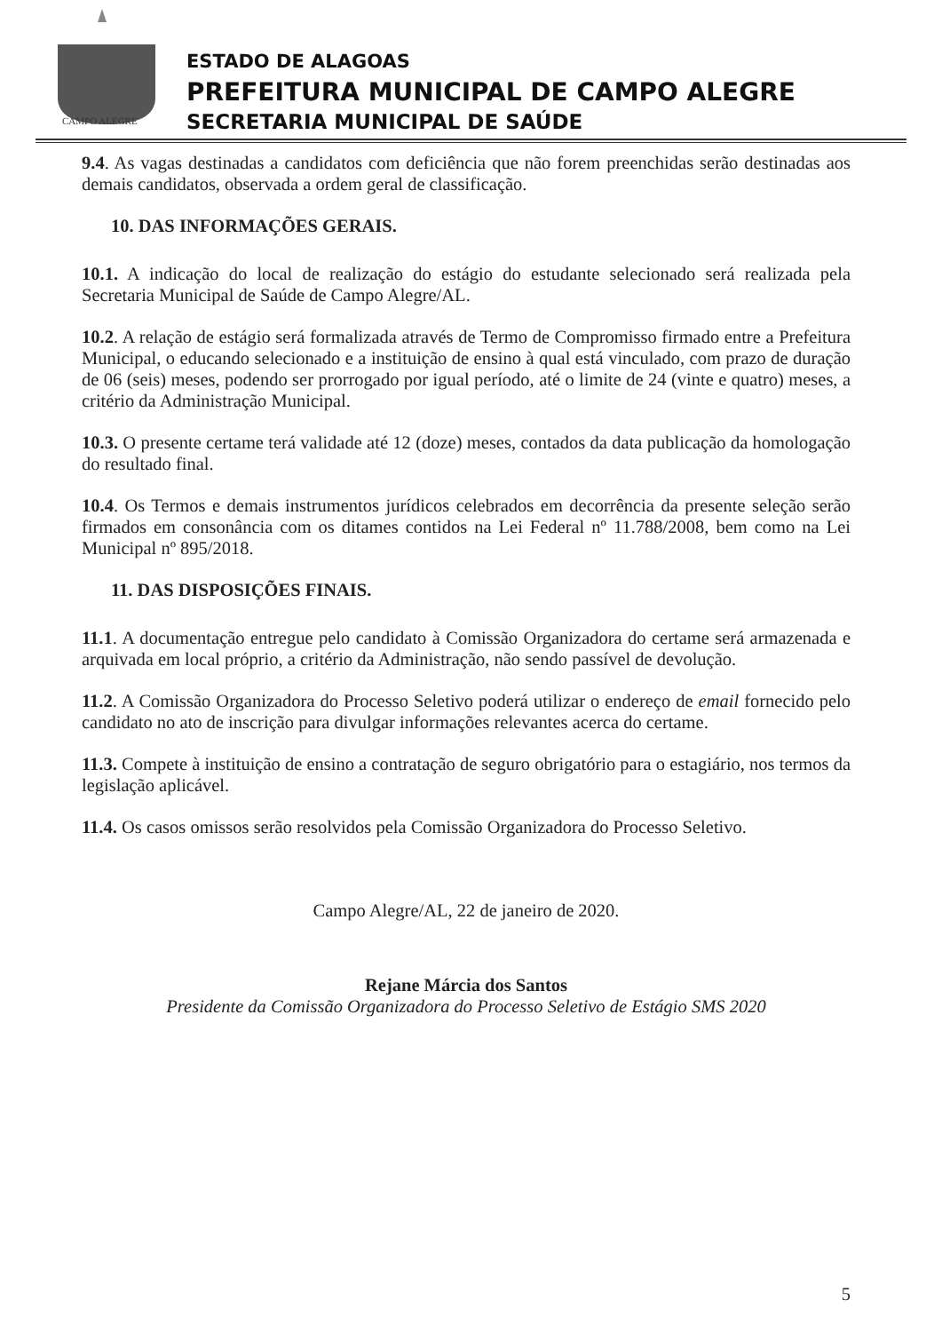CAMPO ALEGRE
ESTADO DE ALAGOAS
PREFEITURA MUNICIPAL DE CAMPO ALEGRE
SECRETARIA MUNICIPAL DE SAÚDE
9.4. As vagas destinadas a candidatos com deficiência que não forem preenchidas serão destinadas aos demais candidatos, observada a ordem geral de classificação.
10. DAS INFORMAÇÕES GERAIS.
10.1. A indicação do local de realização do estágio do estudante selecionado será realizada pela Secretaria Municipal de Saúde de Campo Alegre/AL.
10.2. A relação de estágio será formalizada através de Termo de Compromisso firmado entre a Prefeitura Municipal, o educando selecionado e a instituição de ensino à qual está vinculado, com prazo de duração de 06 (seis) meses, podendo ser prorrogado por igual período, até o limite de 24 (vinte e quatro) meses, a critério da Administração Municipal.
10.3. O presente certame terá validade até 12 (doze) meses, contados da data publicação da homologação do resultado final.
10.4. Os Termos e demais instrumentos jurídicos celebrados em decorrência da presente seleção serão firmados em consonância com os ditames contidos na Lei Federal nº 11.788/2008, bem como na Lei Municipal nº 895/2018.
11. DAS DISPOSIÇÕES FINAIS.
11.1. A documentação entregue pelo candidato à Comissão Organizadora do certame será armazenada e arquivada em local próprio, a critério da Administração, não sendo passível de devolução.
11.2. A Comissão Organizadora do Processo Seletivo poderá utilizar o endereço de email fornecido pelo candidato no ato de inscrição para divulgar informações relevantes acerca do certame.
11.3. Compete à instituição de ensino a contratação de seguro obrigatório para o estagiário, nos termos da legislação aplicável.
11.4. Os casos omissos serão resolvidos pela Comissão Organizadora do Processo Seletivo.
Campo Alegre/AL, 22 de janeiro de 2020.
Rejane Márcia dos Santos
Presidente da Comissão Organizadora do Processo Seletivo de Estágio SMS 2020
5